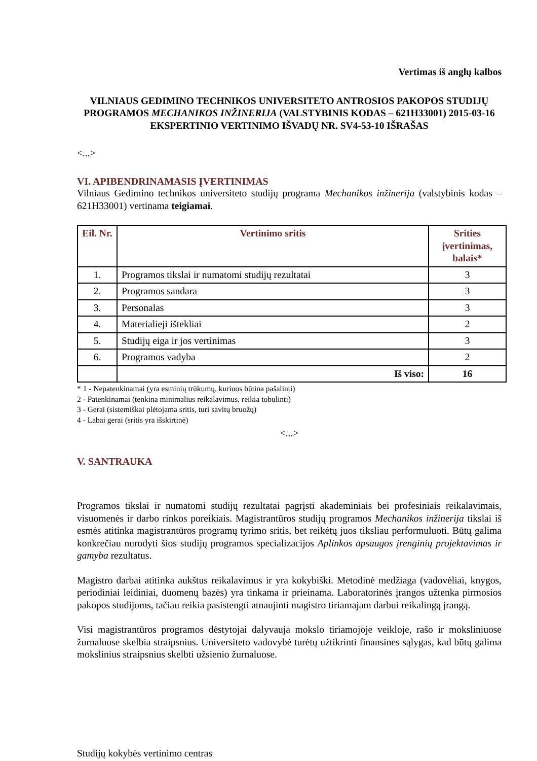Vertimas iš anglų kalbos
VILNIAUS GEDIMINO TECHNIKOS UNIVERSITETO ANTROSIOS PAKOPOS STUDIJŲ PROGRAMOS MECHANIKOS INŽINERIJA (VALSTYBINIS KODAS – 621H33001) 2015-03-16 EKSPERTINIO VERTINIMO IŠVADŲ NR. SV4-53-10 IŠRAŠAS
<...>
VI. APIBENDRINAMASIS ĮVERTINIMAS
Vilniaus Gedimino technikos universiteto studijų programa Mechanikos inžinerija (valstybinis kodas – 621H33001) vertinama teigiamai.
| Eil. Nr. | Vertinimo sritis | Srities įvertinimas, balais* |
| --- | --- | --- |
| 1. | Programos tikslai ir numatomi studijų rezultatai | 3 |
| 2. | Programos sandara | 3 |
| 3. | Personalas | 3 |
| 4. | Materialieji ištekliai | 2 |
| 5. | Studijų eiga ir jos vertinimas | 3 |
| 6. | Programos vadyba | 2 |
| | Iš viso: | 16 |
* 1 - Nepatenkinamai (yra esminių trūkumų, kuriuos būtina pašalinti)
2 - Patenkinamai (tenkina minimalius reikalavimus, reikia tobulinti)
3 - Gerai (sistemiškai plėtojama sritis, turi savitų bruožų)
4 - Labai gerai (sritis yra išskirtinė)
<...>
V. SANTRAUKA
Programos tikslai ir numatomi studijų rezultatai pagrįsti akademiniais bei profesiniais reikalavimais, visuomenės ir darbo rinkos poreikiais. Magistrantūros studijų programos Mechanikos inžinerija tikslai iš esmės atitinka magistrantūros programų tyrimo sritis, bet reikėtų juos tiksliau performuluoti. Būtų galima konkrečiau nurodyti šios studijų programos specializacijos Aplinkos apsaugos įrenginių projektavimas ir gamyba rezultatus.
Magistro darbai atitinka aukštus reikalavimus ir yra kokybiški. Metodinė medžiaga (vadovėliai, knygos, periodiniai leidiniai, duomenų bazės) yra tinkama ir prieinama. Laboratorinės įrangos užtenka pirmosios pakopos studijoms, tačiau reikia pasistengti atnaujinti magistro tiriamajam darbui reikalingą įrangą.
Visi magistrantūros programos dėstytojai dalyvauja mokslo tiriamojoje veikloje, rašo ir moksliniuose žurnaluose skelbia straipsnius. Universiteto vadovybė turėtų užtikrinti finansines sąlygas, kad būtų galima mokslinius straipsnius skelbti užsienio žurnaluose.
Studijų kokybės vertinimo centras